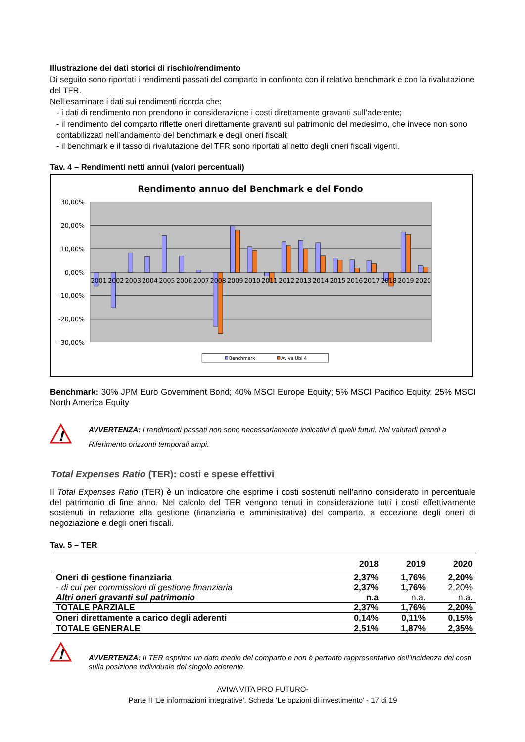Illustrazione dei dati storici di rischio/rendimento
Di seguito sono riportati i rendimenti passati del comparto in confronto con il relativo benchmark e con la rivalutazione del TFR.
Nell’esaminare i dati sui rendimenti ricorda che:
- i dati di rendimento non prendono in considerazione i costi direttamente gravanti sull’aderente;
- il rendimento del comparto riflette oneri direttamente gravanti sul patrimonio del medesimo, che invece non sono contabilizzati nell’andamento del benchmark e degli oneri fiscali;
- il benchmark e il tasso di rivalutazione del TFR sono riportati al netto degli oneri fiscali vigenti.
Tav. 4 – Rendimenti netti annui (valori percentuali)
Rendimento annuo del Benchmark e del Fondo
30,00%
20,00%
10,00%
0,00%
-10,00%
-20,00%
-30,00%
2001
2002
2003
2004
2005
2006
2007
2008
2009
2010
2011
2012
2013
2014
2015
2016
2017
2018
2019
2020
Benchmark
Aviva Ubi 4
Benchmark: 30% JPM Euro Government Bond; 40% MSCI Europe Equity; 5% MSCI Pacifico Equity; 25% MSCI North America Equity
!
AVVERTENZA: I rendimenti passati non sono necessariamente indicativi di quelli futuri. Nel valutarli prendi a Riferimento orizzonti temporali ampi.
Total Expenses Ratio (TER): costi e spese effettivi
Il Total Expenses Ratio (TER) è un indicatore che esprime i costi sostenuti nell’anno considerato in percentuale del patrimonio di fine anno. Nel calcolo del TER vengono tenuti in considerazione tutti i costi effettivamente sostenuti in relazione alla gestione (finanziaria e amministrativa) del comparto, a eccezione degli oneri di negoziazione e degli oneri fiscali.
Tav. 5 – TER
| | 2018 | 2019 | 2020 |
| --- | --- | --- | --- |
| Oneri di gestione finanziaria | 2,37% | 1,76% | 2,20% |
| - di cui per commissioni di gestione finanziaria | 2,37% | 1,76% | 2,20% |
| Altri oneri gravanti sul patrimonio | n.a | n.a. | n.a. |
| TOTALE PARZIALE | 2,37% | 1,76% | 2,20% |
| Oneri direttamente a carico degli aderenti | 0,14% | 0,11% | 0,15% |
| TOTALE GENERALE | 2,51% | 1,87% | 2,35% |
!
AVVERTENZA: Il TER esprime un dato medio del comparto e non è pertanto rappresentativo dell’incidenza dei costi sulla posizione individuale del singolo aderente.
AVIVA VITA PRO FUTURO-
Parte II ‘Le informazioni integrative’. Scheda ‘Le opzioni di investimento’ - 17 di 19